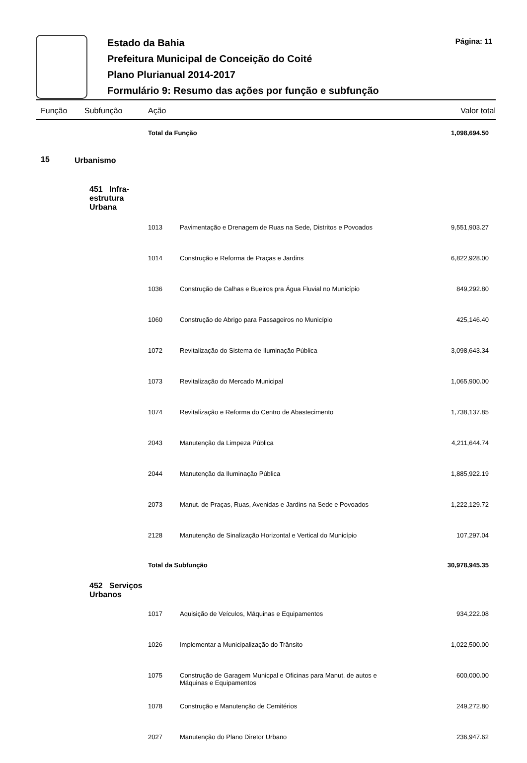Estado da Bahia
Prefeitura Municipal de Conceição do Coité
Plano Plurianual 2014-2017
Formulário 9: Resumo das ações por função e subfunção
Página: 11
| Função | | Subfunção | Ação | | Valor total |
| --- | --- | --- | --- | --- | --- |
| | | | Total da Função | | 1,098,694.50 |
| 15 | Urbanismo | | | | |
| | | 451 Infra-estrutura Urbana | | | |
| | | | 1013 | Pavimentação e Drenagem de Ruas na Sede, Distritos e Povoados | 9,551,903.27 |
| | | | 1014 | Construção e Reforma de Praças e Jardins | 6,822,928.00 |
| | | | 1036 | Construção de Calhas e Bueiros pra Água Fluvial no Município | 849,292.80 |
| | | | 1060 | Construção de Abrigo para Passageiros no Município | 425,146.40 |
| | | | 1072 | Revitalização do Sistema de Iluminação Pública | 3,098,643.34 |
| | | | 1073 | Revitalização do Mercado Municipal | 1,065,900.00 |
| | | | 1074 | Revitalização e Reforma do Centro de Abastecimento | 1,738,137.85 |
| | | | 2043 | Manutenção da Limpeza Pública | 4,211,644.74 |
| | | | 2044 | Manutenção da Iluminação Pública | 1,885,922.19 |
| | | | 2073 | Manut. de Praças, Ruas, Avenidas e Jardins na Sede e Povoados | 1,222,129.72 |
| | | | 2128 | Manutenção de Sinalização Horizontal e Vertical do Município | 107,297.04 |
| | | | Total da Subfunção | | 30,978,945.35 |
| | | 452 Serviços Urbanos | | | |
| | | | 1017 | Aquisição de Veículos, Máquinas e Equipamentos | 934,222.08 |
| | | | 1026 | Implementar a Municipalização do Trânsito | 1,022,500.00 |
| | | | 1075 | Construção de Garagem Municpal e Oficinas para Manut. de autos e Máquinas e Equipamentos | 600,000.00 |
| | | | 1078 | Construção e Manutenção de Cemitérios | 249,272.80 |
| | | | 2027 | Manutenção do Plano Diretor Urbano | 236,947.62 |